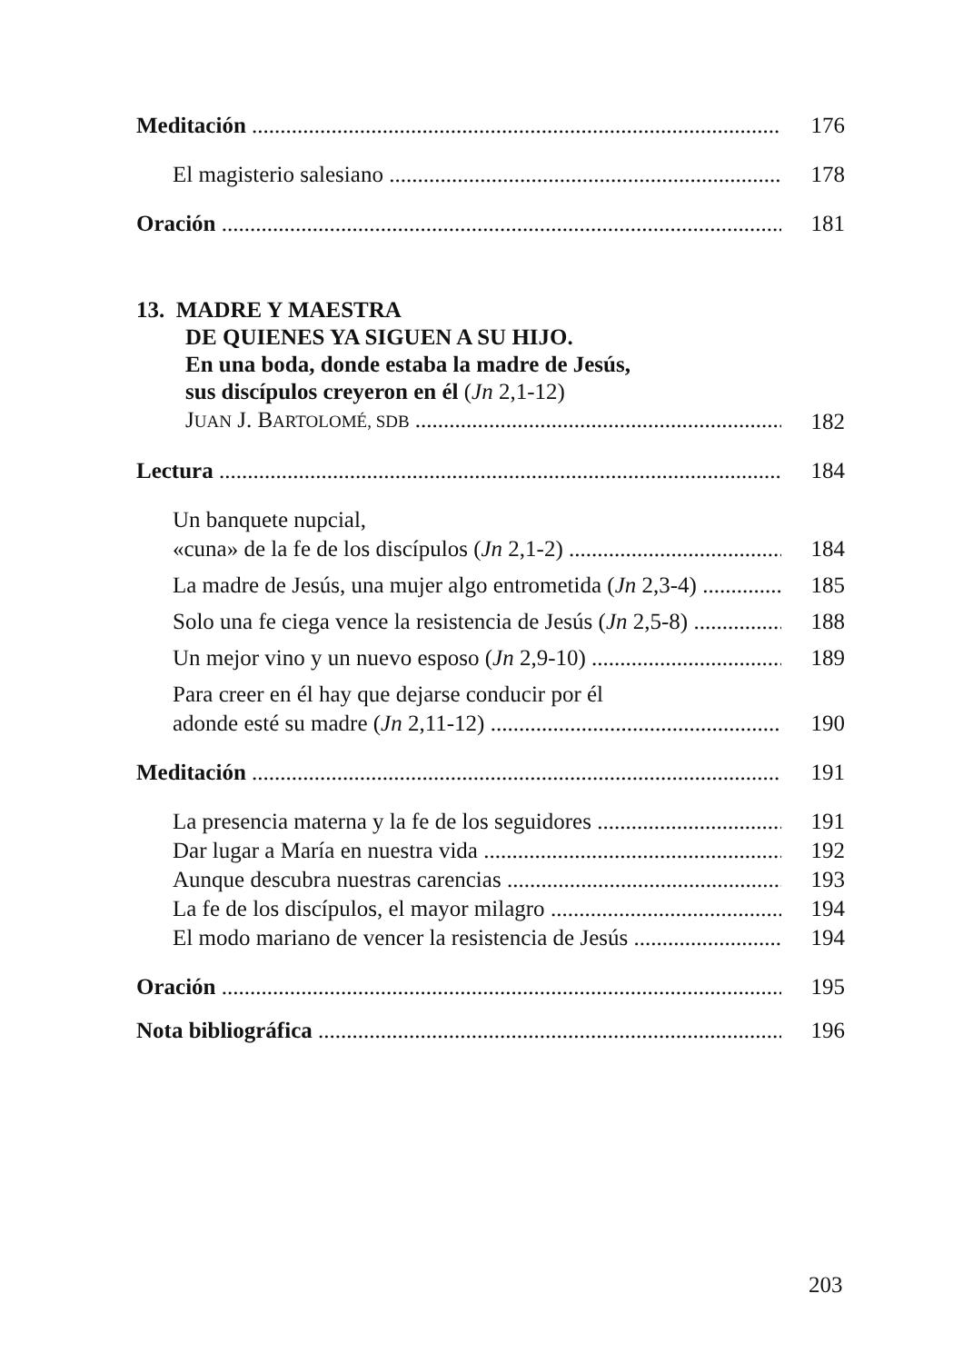Meditación 176
El magisterio salesiano 178
Oración 181
13. MADRE Y MAESTRA
DE QUIENES YA SIGUEN A SU HIJO.
En una boda, donde estaba la madre de Jesús,
sus discípulos creyeron en él (Jn 2,1-12)
JUAN J. BARTOLOMÉ, SDB 182
Lectura 184
Un banquete nupcial,
«cuna» de la fe de los discípulos (Jn 2,1-2) 184
La madre de Jesús, una mujer algo entrometida (Jn 2,3-4) 185
Solo una fe ciega vence la resistencia de Jesús (Jn 2,5-8) 188
Un mejor vino y un nuevo esposo (Jn 2,9-10) 189
Para creer en él hay que dejarse conducir por él
adonde esté su madre (Jn 2,11-12) 190
Meditación 191
La presencia materna y la fe de los seguidores 191
Dar lugar a María en nuestra vida 192
Aunque descubra nuestras carencias 193
La fe de los discípulos, el mayor milagro 194
El modo mariano de vencer la resistencia de Jesús 194
Oración 195
Nota bibliográfica 196
203